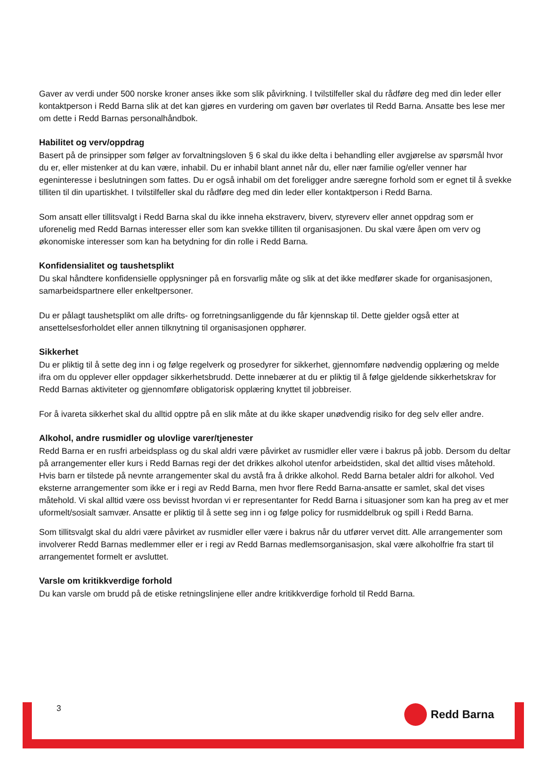Gaver av verdi under 500 norske kroner anses ikke som slik påvirkning. I tvilstilfeller skal du rådføre deg med din leder eller kontaktperson i Redd Barna slik at det kan gjøres en vurdering om gaven bør overlates til Redd Barna. Ansatte bes lese mer om dette i Redd Barnas personalhåndbok.
Habilitet og verv/oppdrag
Basert på de prinsipper som følger av forvaltningsloven § 6 skal du ikke delta i behandling eller avgjørelse av spørsmål hvor du er, eller mistenker at du kan være, inhabil. Du er inhabil blant annet når du, eller nær familie og/eller venner har egeninteresse i beslutningen som fattes. Du er også inhabil om det foreligger andre særegne forhold som er egnet til å svekke tilliten til din upartiskhet. I tvilstilfeller skal du rådføre deg med din leder eller kontaktperson i Redd Barna.
Som ansatt eller tillitsvalgt i Redd Barna skal du ikke inneha ekstraverv, biverv, styreverv eller annet oppdrag som er uforenelig med Redd Barnas interesser eller som kan svekke tilliten til organisasjonen. Du skal være åpen om verv og økonomiske interesser som kan ha betydning for din rolle i Redd Barna.
Konfidensialitet og taushetsplikt
Du skal håndtere konfidensielle opplysninger på en forsvarlig måte og slik at det ikke medfører skade for organisasjonen, samarbeidspartnere eller enkeltpersoner.
Du er pålagt taushetsplikt om alle drifts- og forretningsanliggende du får kjennskap til. Dette gjelder også etter at ansettelsesforholdet eller annen tilknytning til organisasjonen opphører.
Sikkerhet
Du er pliktig til å sette deg inn i og følge regelverk og prosedyrer for sikkerhet, gjennomføre nødvendig opplæring og melde ifra om du opplever eller oppdager sikkerhetsbrudd. Dette innebærer at du er pliktig til å følge gjeldende sikkerhetskrav for Redd Barnas aktiviteter og gjennomføre obligatorisk opplæring knyttet til jobbreiser.
For å ivareta sikkerhet skal du alltid opptre på en slik måte at du ikke skaper unødvendig risiko for deg selv eller andre.
Alkohol, andre rusmidler og ulovlige varer/tjenester
Redd Barna er en rusfri arbeidsplass og du skal aldri være påvirket av rusmidler eller være i bakrus på jobb. Dersom du deltar på arrangementer eller kurs i Redd Barnas regi der det drikkes alkohol utenfor arbeidstiden, skal det alltid vises måtehold. Hvis barn er tilstede på nevnte arrangementer skal du avstå fra å drikke alkohol. Redd Barna betaler aldri for alkohol. Ved eksterne arrangementer som ikke er i regi av Redd Barna, men hvor flere Redd Barna-ansatte er samlet, skal det vises måtehold. Vi skal alltid være oss bevisst hvordan vi er representanter for Redd Barna i situasjoner som kan ha preg av et mer uformelt/sosialt samvær. Ansatte er pliktig til å sette seg inn i og følge policy for rusmiddelbruk og spill i Redd Barna.
Som tillitsvalgt skal du aldri være påvirket av rusmidler eller være i bakrus når du utfører vervet ditt. Alle arrangementer som involverer Redd Barnas medlemmer eller er i regi av Redd Barnas medlemsorganisasjon, skal være alkoholfrie fra start til arrangementet formelt er avsluttet.
Varsle om kritikkverdige forhold
Du kan varsle om brudd på de etiske retningslinjene eller andre kritikkverdige forhold til Redd Barna.
3 Redd Barna